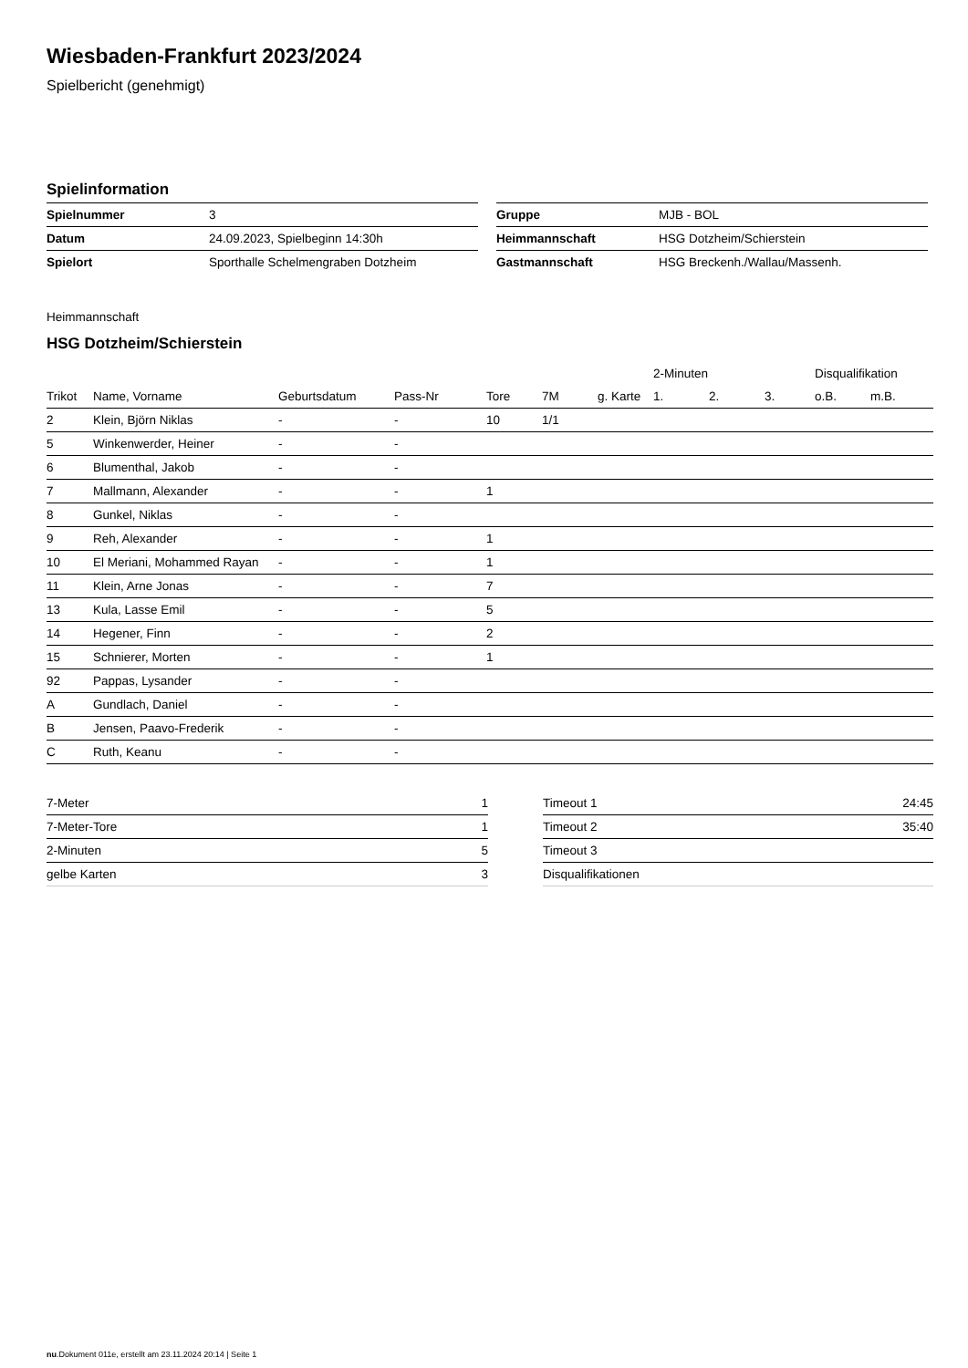Wiesbaden-Frankfurt 2023/2024
Spielbericht (genehmigt)
Spielinformation
| Spielnummer | 3 |
| Datum | 24.09.2023, Spielbeginn 14:30h |
| Spielort | Sporthalle Schelmengraben Dotzheim |
| Gruppe | MJB - BOL |
| Heimmannschaft | HSG Dotzheim/Schierstein |
| Gastmannschaft | HSG Breckenh./Wallau/Massenh. |
Heimmannschaft
HSG Dotzheim/Schierstein
| | | | | | | | 2-Minuten | | | Disqualifikation | |
| --- | --- | --- | --- | --- | --- | --- | --- | --- | --- | --- | --- |
| Trikot | Name, Vorname | Geburtsdatum | Pass-Nr | Tore | 7M | g. Karte | 1. | 2. | 3. | o.B. | m.B. |
| 2 | Klein, Björn Niklas | - | - | 10 | 1/1 | | | | | | |
| 5 | Winkenwerder, Heiner | - | - | | | | | | | | |
| 6 | Blumenthal, Jakob | - | - | | | | | | | | |
| 7 | Mallmann, Alexander | - | - | 1 | | | | | | | |
| 8 | Gunkel, Niklas | - | - | | | | | | | | |
| 9 | Reh, Alexander | - | - | 1 | | | | | | | |
| 10 | El Meriani, Mohammed Rayan | - | - | 1 | | | | | | | |
| 11 | Klein, Arne Jonas | - | - | 7 | | | | | | | |
| 13 | Kula, Lasse Emil | - | - | 5 | | | | | | | |
| 14 | Hegener, Finn | - | - | 2 | | | | | | | |
| 15 | Schnierer, Morten | - | - | 1 | | | | | | | |
| 92 | Pappas, Lysander | - | - | | | | | | | | |
| A | Gundlach, Daniel | - | - | | | | | | | | |
| B | Jensen, Paavo-Frederik | - | - | | | | | | | | |
| C | Ruth, Keanu | - | - | | | | | | | | |
| 7-Meter | 1 |
| 7-Meter-Tore | 1 |
| 2-Minuten | 5 |
| gelbe Karten | 3 |
| Timeout 1 | 24:45 |
| Timeout 2 | 35:40 |
| Timeout 3 | |
| Disqualifikationen | |
nu.Dokument 011e, erstellt am 23.11.2024 20:14 | Seite 1